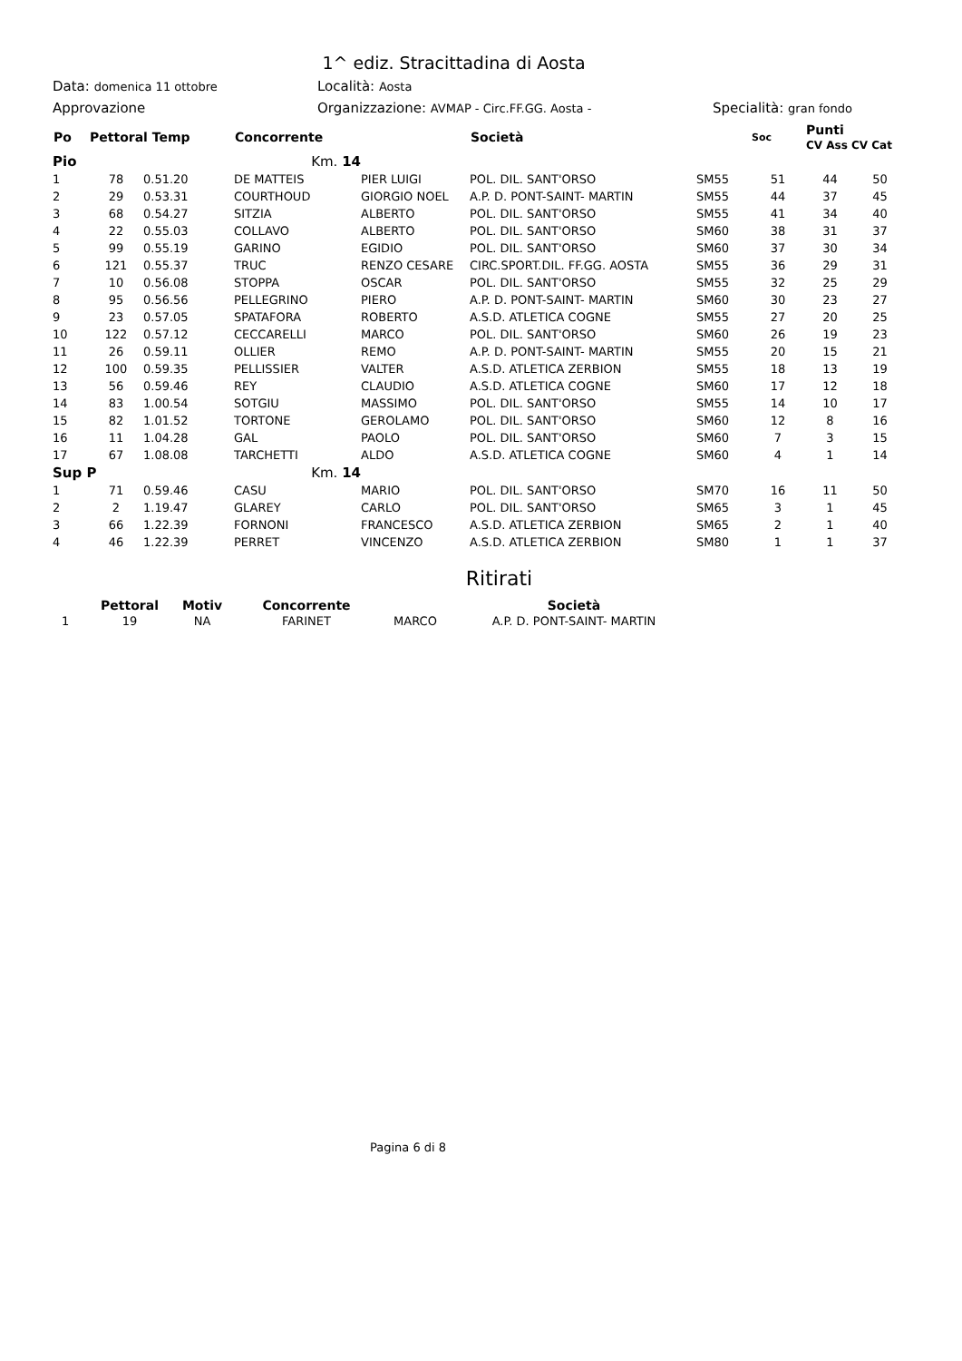1^ ediz. Stracittadina di Aosta
Data: domenica 11 ottobre
Località: Aosta
Approvazione Organizzazione: AVMAP - Circ.FF.GG. Aosta -
Specialità: gran fondo
| Po | Pettoral Temp | | Concorrente | | Società | | Soc | Punti CV Ass CV Cat | |
| --- | --- | --- | --- | --- | --- | --- | --- | --- | --- |
| Pio | | | Km. 14 | | | | | | |
| 1 | 78 | 0.51.20 | DE MATTEIS | PIER LUIGI | POL. DIL. SANT'ORSO | SM55 | 51 | 44 | 50 |
| 2 | 29 | 0.53.31 | COURTHOUD | GIORGIO NOEL | A.P. D. PONT-SAINT- MARTIN | SM55 | 44 | 37 | 45 |
| 3 | 68 | 0.54.27 | SITZIA | ALBERTO | POL. DIL. SANT'ORSO | SM55 | 41 | 34 | 40 |
| 4 | 22 | 0.55.03 | COLLAVO | ALBERTO | POL. DIL. SANT'ORSO | SM60 | 38 | 31 | 37 |
| 5 | 99 | 0.55.19 | GARINO | EGIDIO | POL. DIL. SANT'ORSO | SM60 | 37 | 30 | 34 |
| 6 | 121 | 0.55.37 | TRUC | RENZO CESARE | CIRC.SPORT.DIL. FF.GG. AOSTA | SM55 | 36 | 29 | 31 |
| 7 | 10 | 0.56.08 | STOPPA | OSCAR | POL. DIL. SANT'ORSO | SM55 | 32 | 25 | 29 |
| 8 | 95 | 0.56.56 | PELLEGRINO | PIERO | A.P. D. PONT-SAINT- MARTIN | SM60 | 30 | 23 | 27 |
| 9 | 23 | 0.57.05 | SPATAFORA | ROBERTO | A.S.D. ATLETICA COGNE | SM55 | 27 | 20 | 25 |
| 10 | 122 | 0.57.12 | CECCARELLI | MARCO | POL. DIL. SANT'ORSO | SM60 | 26 | 19 | 23 |
| 11 | 26 | 0.59.11 | OLLIER | REMO | A.P. D. PONT-SAINT- MARTIN | SM55 | 20 | 15 | 21 |
| 12 | 100 | 0.59.35 | PELLISSIER | VALTER | A.S.D. ATLETICA ZERBION | SM55 | 18 | 13 | 19 |
| 13 | 56 | 0.59.46 | REY | CLAUDIO | A.S.D. ATLETICA COGNE | SM60 | 17 | 12 | 18 |
| 14 | 83 | 1.00.54 | SOTGIU | MASSIMO | POL. DIL. SANT'ORSO | SM55 | 14 | 10 | 17 |
| 15 | 82 | 1.01.52 | TORTONE | GEROLAMO | POL. DIL. SANT'ORSO | SM60 | 12 | 8 | 16 |
| 16 | 11 | 1.04.28 | GAL | PAOLO | POL. DIL. SANT'ORSO | SM60 | 7 | 3 | 15 |
| 17 | 67 | 1.08.08 | TARCHETTI | ALDO | A.S.D. ATLETICA COGNE | SM60 | 4 | 1 | 14 |
| Sup P | | | Km. 14 | | | | | | |
| 1 | 71 | 0.59.46 | CASU | MARIO | POL. DIL. SANT'ORSO | SM70 | 16 | 11 | 50 |
| 2 | 2 | 1.19.47 | GLAREY | CARLO | POL. DIL. SANT'ORSO | SM65 | 3 | 1 | 45 |
| 3 | 66 | 1.22.39 | FORNONI | FRANCESCO | A.S.D. ATLETICA ZERBION | SM65 | 2 | 1 | 40 |
| 4 | 46 | 1.22.39 | PERRET | VINCENZO | A.S.D. ATLETICA ZERBION | SM80 | 1 | 1 | 37 |
Ritirati
| | Pettoral | Motiv | Concorrente | | Società |
| --- | --- | --- | --- | --- | --- |
| 1 | 19 | NA | FARINET | MARCO | A.P. D. PONT-SAINT- MARTIN |
Pagina 6 di 8